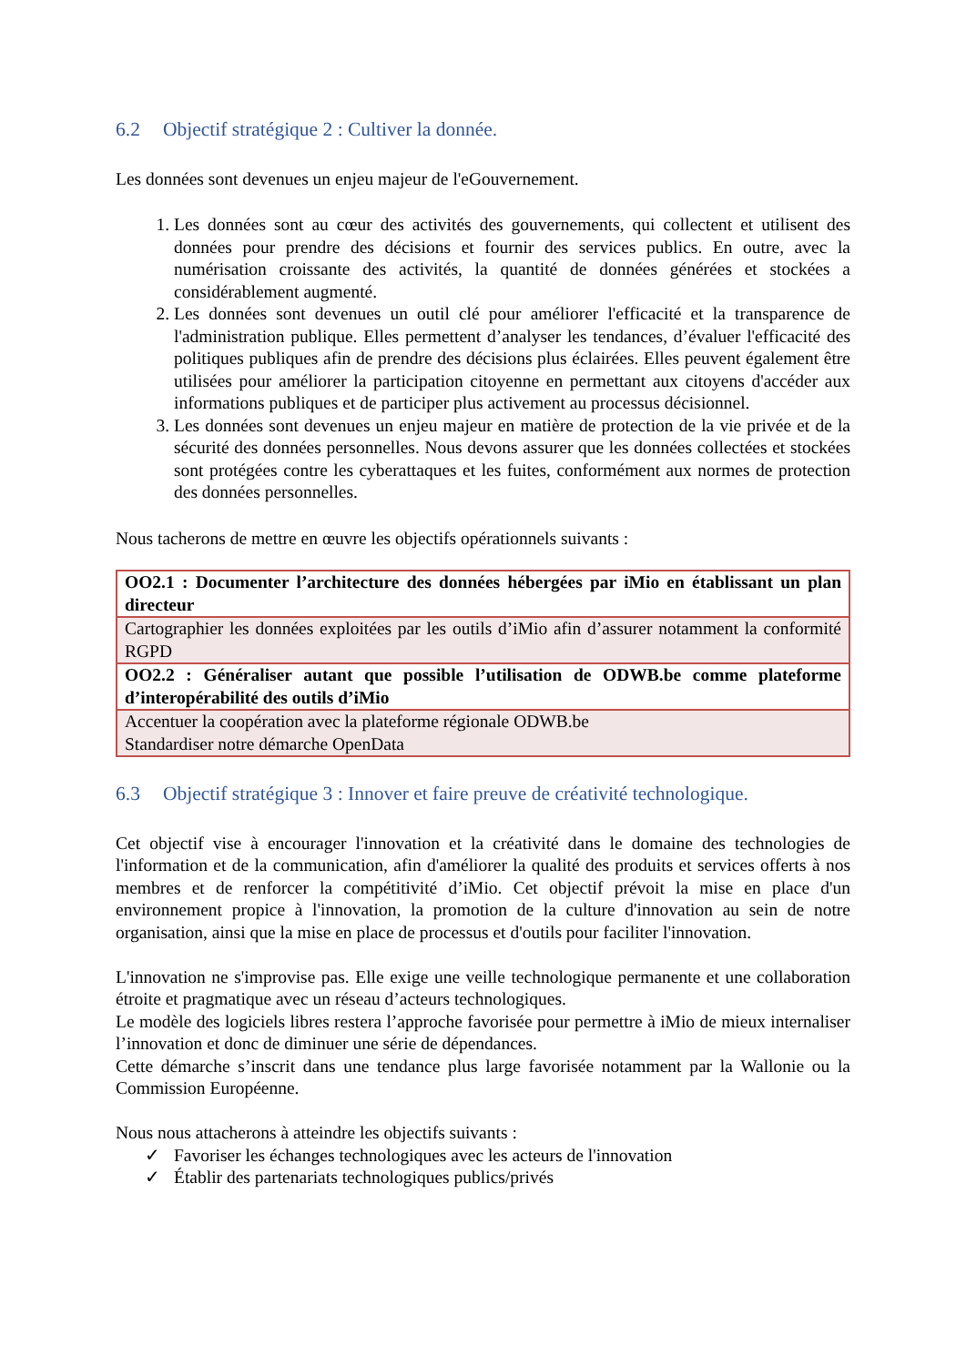6.2 Objectif stratégique 2 : Cultiver la donnée.
Les données sont devenues un enjeu majeur de l'eGouvernement.
1. Les données sont au cœur des activités des gouvernements, qui collectent et utilisent des données pour prendre des décisions et fournir des services publics. En outre, avec la numérisation croissante des activités, la quantité de données générées et stockées a considérablement augmenté.
2. Les données sont devenues un outil clé pour améliorer l'efficacité et la transparence de l'administration publique. Elles permettent d’analyser les tendances, d’évaluer l'efficacité des politiques publiques afin de prendre des décisions plus éclairées. Elles peuvent également être utilisées pour améliorer la participation citoyenne en permettant aux citoyens d'accéder aux informations publiques et de participer plus activement au processus décisionnel.
3. Les données sont devenues un enjeu majeur en matière de protection de la vie privée et de la sécurité des données personnelles. Nous devons assurer que les données collectées et stockées sont protégées contre les cyberattaques et les fuites, conformément aux normes de protection des données personnelles.
Nous tacherons de mettre en œuvre les objectifs opérationnels suivants :
| OO2.1 : Documenter l’architecture des données hébergées par iMio en établissant un plan directeur |
| Cartographier les données exploitées par les outils d’iMio afin d’assurer notamment la conformité RGPD |
| OO2.2 : Généraliser autant que possible l’utilisation de ODWB.be comme plateforme d’interopérabilité des outils d’iMio |
| Accentuer la coopération avec la plateforme régionale ODWB.be Standardiser notre démarche OpenData |
6.3 Objectif stratégique 3 : Innover et faire preuve de créativité technologique.
Cet objectif vise à encourager l'innovation et la créativité dans le domaine des technologies de l'information et de la communication, afin d'améliorer la qualité des produits et services offerts à nos membres et de renforcer la compétitivité d’iMio. Cet objectif prévoit la mise en place d'un environnement propice à l'innovation, la promotion de la culture d'innovation au sein de notre organisation, ainsi que la mise en place de processus et d'outils pour faciliter l'innovation.
L'innovation ne s'improvise pas. Elle exige une veille technologique permanente et une collaboration étroite et pragmatique avec un réseau d’acteurs technologiques.
Le modèle des logiciels libres restera l’approche favorisée pour permettre à iMio de mieux internaliser l’innovation et donc de diminuer une série de dépendances.
Cette démarche s’inscrit dans une tendance plus large favorisée notamment par la Wallonie ou la Commission Européenne.
Nous nous attacherons à atteindre les objectifs suivants :
✓ Favoriser les échanges technologiques avec les acteurs de l'innovation
✓ Établir des partenariats technologiques publics/privés